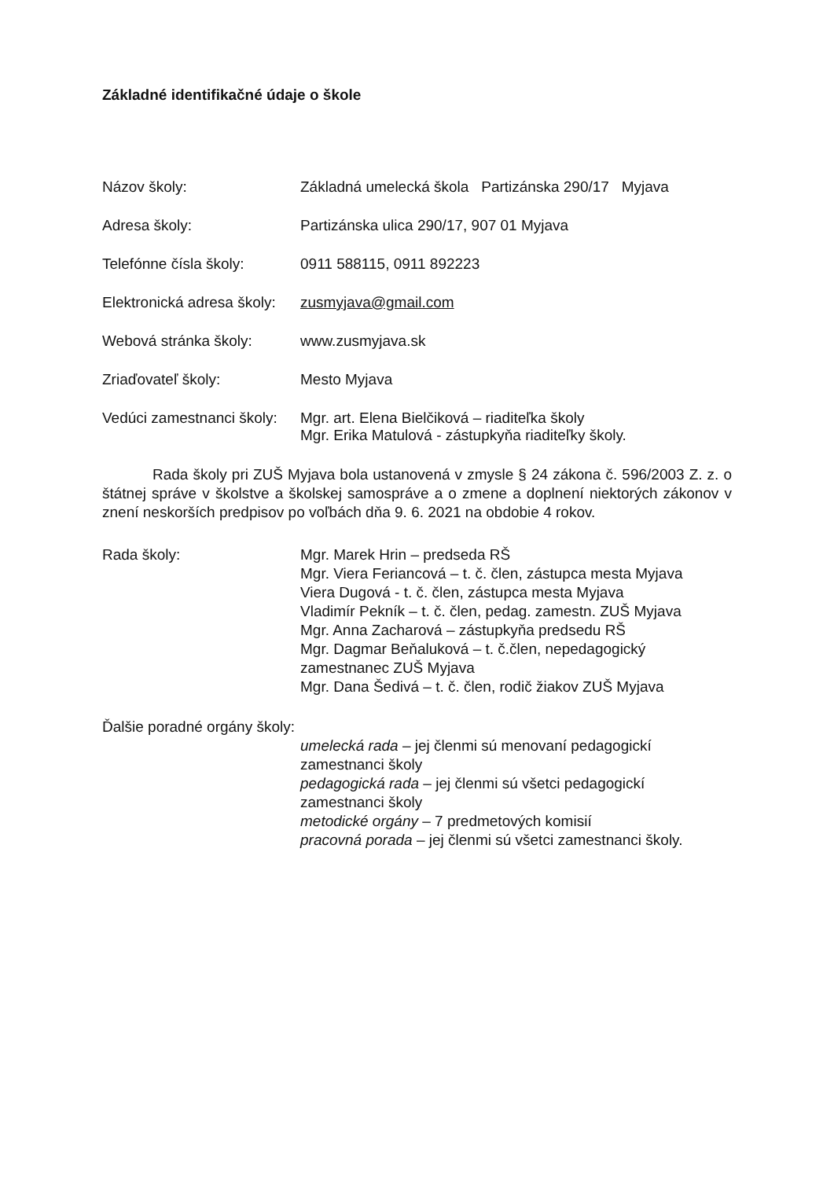Základné identifikačné údaje o škole
Názov školy: Základná umelecká škola Partizánska 290/17 Myjava
Adresa školy: Partizánska ulica 290/17, 907 01 Myjava
Telefónne čísla školy: 0911 588115, 0911 892223
Elektronická adresa školy:
zusmyjava@gmail.com
Webová stránka školy: www.zusmyjava.sk
Zriaďovateľ školy: Mesto Myjava
Vedúci zamestnanci školy:
Mgr. art. Elena Bielčiková – riaditeľka školy
Mgr. Erika Matulová - zástupkyňa riaditeľky školy.
Rada školy pri ZUŠ Myjava bola ustanovená v zmysle § 24 zákona č. 596/2003 Z. z. o štátnej správe v školstve a školskej samospráve a o zmene a doplnení niektorých zákonov v znení neskorších predpisov po voľbách dňa 9. 6. 2021 na obdobie 4 rokov.
Rada školy: Mgr. Marek Hrin – predseda RŠ
Mgr. Viera Feriancová – t. č. člen, zástupca mesta Myjava
Viera Dugová - t. č. člen, zástupca mesta Myjava
Vladimír Pekník – t. č. člen, pedag. zamestn. ZUŠ Myjava
Mgr. Anna Zacharová – zástupkyňa predsedu RŠ
Mgr. Dagmar Beňaluková – t. č.člen, nepedagogický zamestnanec ZUŠ Myjava
Mgr. Dana Šedivá – t. č. člen, rodič žiakov ZUŠ Myjava
Ďalšie poradné orgány školy:
umelecká rada – jej členmi sú menovaní pedagogickí zamestnanci školy
pedagogická rada – jej členmi sú všetci pedagogickí zamestnanci školy
metodické orgány – 7 predmetových komisií
pracovná porada – jej členmi sú všetci zamestnanci školy.